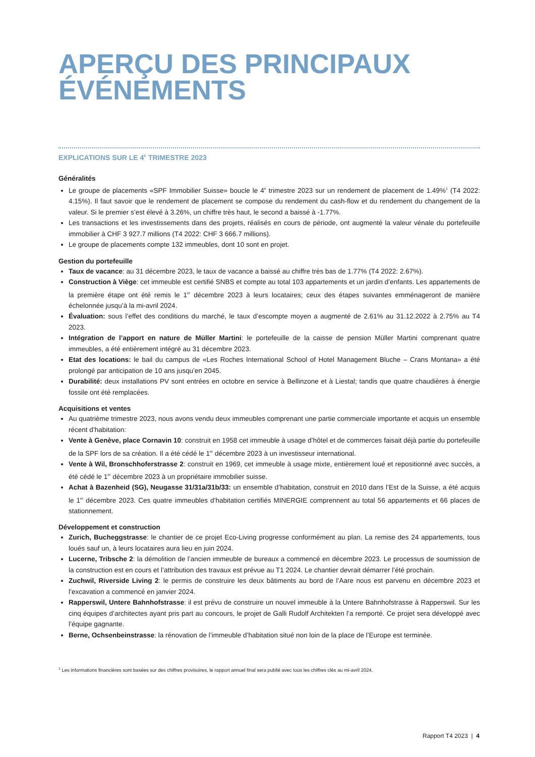APERÇU DES PRINCIPAUX ÉVÉNEMENTS
EXPLICATIONS SUR LE 4<sup>E</sup> TRIMESTRE 2023
Généralités
Le groupe de placements «SPF Immobilier Suisse» boucle le 4<sup>e</sup> trimestre 2023 sur un rendement de placement de 1.49%<sup>1</sup> (T4 2022: 4.15%). Il faut savoir que le rendement de placement se compose du rendement du cash-flow et du rendement du changement de la valeur. Si le premier s’est élevé à 3.26%, un chiffre très haut, le second a baissé à -1.77%.
Les transactions et les investissements dans des projets, réalisés en cours de période, ont augmenté la valeur vénale du portefeuille immobilier à CHF 3 927.7 millions (T4 2022: CHF 3 666.7 millions).
Le groupe de placements compte 132 immeubles, dont 10 sont en projet.
Gestion du portefeuille
Taux de vacance: au 31 décembre 2023, le taux de vacance a baissé au chiffre très bas de 1.77% (T4 2022: 2.67%).
Construction à Viège: cet immeuble est certifié SNBS et compte au total 103 appartements et un jardin d’enfants. Les appartements de la première étape ont été remis le 1<sup>er</sup> décembre 2023 à leurs locataires; ceux des étapes suivantes emménageront de manière échelonnée jusqu’à la mi-avril 2024.
Évaluation: sous l’effet des conditions du marché, le taux d’escompte moyen a augmenté de 2.61% au 31.12.2022 à 2.75% au T4 2023.
Intégration de l’apport en nature de Müller Martini: le portefeuille de la caisse de pension Müller Martini comprenant quatre immeubles, a été entièrement intégré au 31 décembre 2023.
Etat des locations: le bail du campus de «Les Roches International School of Hotel Management Bluche – Crans Montana» a été prolongé par anticipation de 10 ans jusqu’en 2045.
Durabilité: deux installations PV sont entrées en octobre en service à Bellinzone et à Liestal; tandis que quatre chaudières à énergie fossile ont été remplacées.
Acquisitions et ventes
Au quatrième trimestre 2023, nous avons vendu deux immeubles comprenant une partie commerciale importante et acquis un ensemble récent d’habitation:
Vente à Genève, place Cornavin 10: construit en 1958 cet immeuble à usage d’hôtel et de commerces faisait déjà partie du portefeuille de la SPF lors de sa création. Il a été cédé le 1<sup>er</sup> décembre 2023 à un investisseur international.
Vente à Wil, Bronschhoferstrasse 2: construit en 1969, cet immeuble à usage mixte, entièrement loué et repositionné avec succès, a été cédé le 1<sup>er</sup> décembre 2023 à un propriétaire immobilier suisse.
Achat à Bazenheid (SG), Neugasse 31/31a/31b/33: un ensemble d’habitation, construit en 2010 dans l’Est de la Suisse, a été acquis le 1<sup>er</sup> décembre 2023. Ces quatre immeubles d’habitation certifiés MINERGIE comprennent au total 56 appartements et 66 places de stationnement.
Développement et construction
Zurich, Bucheggstrasse: le chantier de ce projet Eco-Living progresse conformément au plan. La remise des 24 appartements, tous loués sauf un, à leurs locataires aura lieu en juin 2024.
Lucerne, Tribsche 2: la démolition de l’ancien immeuble de bureaux a commencé en décembre 2023. Le processus de soumission de la construction est en cours et l’attribution des travaux est prévue au T1 2024. Le chantier devrait démarrer l’été prochain.
Zuchwil, Riverside Living 2: le permis de construire les deux bâtiments au bord de l’Aare nous est parvenu en décembre 2023 et l’excavation a commencé en janvier 2024.
Rapperswil, Untere Bahnhofstrasse: il est prévu de construire un nouvel immeuble à la Untere Bahnhofstrasse à Rapperswil. Sur les cinq équipes d’architectes ayant pris part au concours, le projet de Galli Rudolf Architekten l’a remporté. Ce projet sera développé avec l’équipe gagnante.
Berne, Ochsenbeinstrasse: la rénovation de l’immeuble d’habitation situé non loin de la place de l’Europe est terminée.
<sup>1</sup> Les informations financières sont basées sur des chiffres provisoires, le rapport annuel final sera publié avec tous les chiffres clés au mi-avril 2024.
Rapport T4 2023 | 4